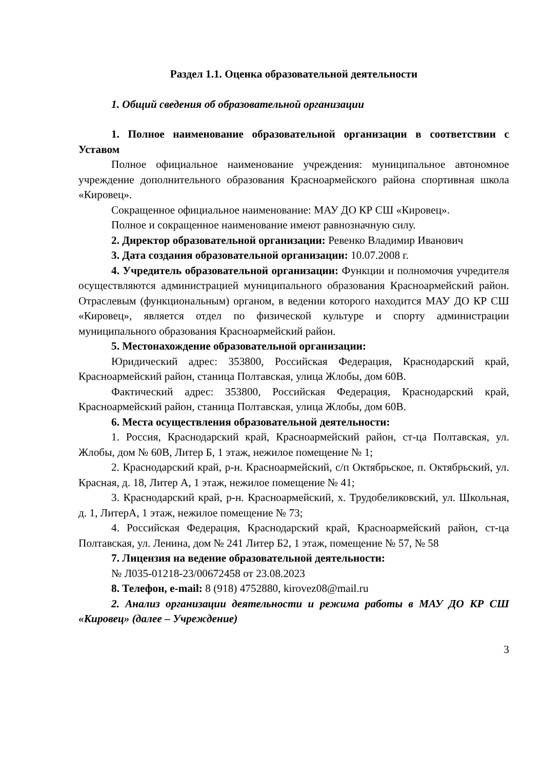Раздел 1.1. Оценка образовательной деятельности
1. Общий сведения об образовательной организации
1. Полное наименование образовательной организации в соответствии с Уставом
Полное официальное наименование учреждения: муниципальное автономное учреждение дополнительного образования Красноармейского района спортивная школа «Кировец».
Сокращенное официальное наименование: МАУ ДО КР СШ «Кировец».
Полное и сокращенное наименование имеют равнозначную силу.
2. Директор образовательной организации: Ревенко Владимир Иванович
3. Дата создания образовательной организации: 10.07.2008 г.
4. Учредитель образовательной организации: Функции и полномочия учредителя осуществляются администрацией муниципального образования Красноармейский район. Отраслевым (функциональным) органом, в ведении которого находится МАУ ДО КР СШ «Кировец», является отдел по физической культуре и спорту администрации муниципального образования Красноармейский район.
5. Местонахождение образовательной организации:
Юридический адрес: 353800, Российская Федерация, Краснодарский край, Красноармейский район, станица Полтавская, улица Жлобы, дом 60В.
Фактический адрес: 353800, Российская Федерация, Краснодарский край, Красноармейский район, станица Полтавская, улица Жлобы, дом 60В.
6. Места осуществления образовательной деятельности:
1. Россия, Краснодарский край, Красноармейский район, ст-ца Полтавская, ул. Жлобы, дом № 60В, Литер Б, 1 этаж, нежилое помещение № 1;
2. Краснодарский край, р-н. Красноармейский, с/п Октябрьское, п. Октябрьский, ул. Красная, д. 18, Литер А, 1 этаж, нежилое помещение № 41;
3. Краснодарский край, р-н. Красноармейский, х. Трудобеликовский, ул. Школьная, д. 1, ЛитерА, 1 этаж, нежилое помещение № 73;
4. Российская Федерация, Краснодарский край, Красноармейский район, ст-ца Полтавская, ул. Ленина, дом № 241 Литер Б2, 1 этаж, помещение № 57, № 58
7. Лицензия на ведение образовательной деятельности:
№ Л035-01218-23/00672458 от 23.08.2023
8. Телефон, e-mail: 8 (918) 4752880, kirovez08@mail.ru
2. Анализ организации деятельности и режима работы в МАУ ДО КР СШ «Кировец» (далее – Учреждение)
3